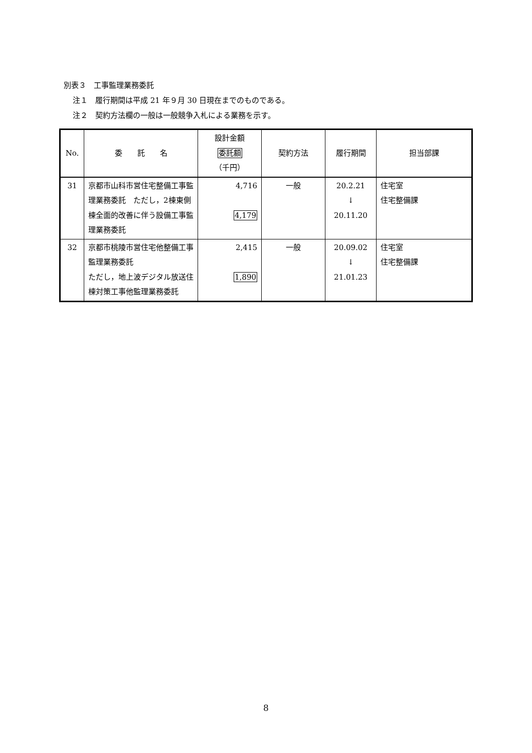別表３　工事監理業務委託
注１　履行期間は平成 21 年９月 30 日現在までのものである。
注２　契約方法欄の一般は一般競争入札による業務を示す。
| No. | 委 託 名 | 設計金額 委託額 （千円） | 契約方法 | 履行期間 | 担当部課 |
| --- | --- | --- | --- | --- | --- |
| 31 | 京都市山科市営住宅整備工事監理業務委託 ただし，2棟東側棟全面的改善に伴う設備工事監理業務委託 | 4,716 4,179 | 一般 | 20.2.21 ↓ 20.11.20 | 住宅室 住宅整備課 |
| 32 | 京都市桃陵市営住宅他整備工事監理業務委託 ただし，地上波デジタル放送住棟対策工事他監理業務委託 | 2,415 1,890 | 一般 | 20.09.02 ↓ 21.01.23 | 住宅室 住宅整備課 |
8